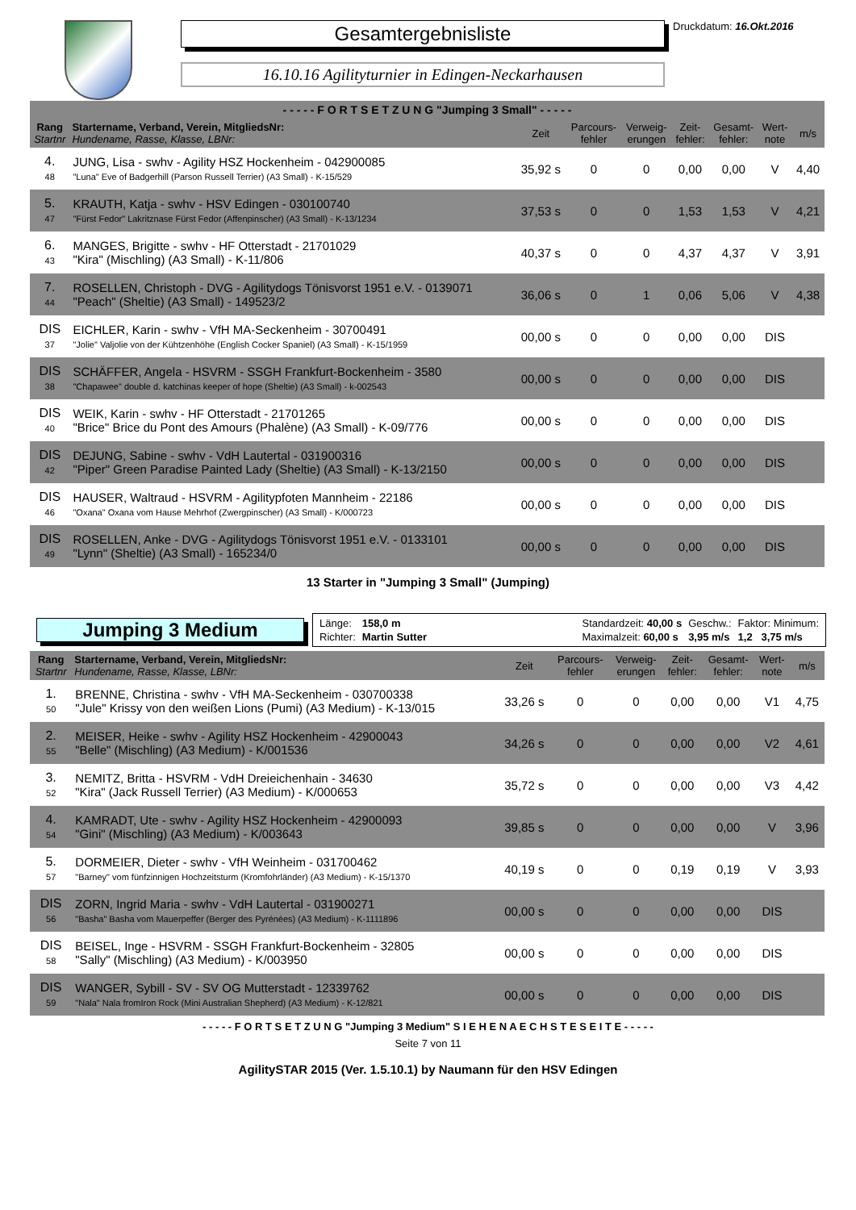Gesamtergebnisliste
16.10.16 Agilityturnier in Edingen-Neckarhausen
Druckdatum: 16.Okt.2016
| - - - - - F O R T S E T Z U N G "Jumping 3 Small" - - - - - | | | | | | | | |
| --- | --- | --- | --- | --- | --- | --- | --- | --- |
| Rang Startnr | Startername, Verband, Verein, MitgliedsNr: Hundename, Rasse, Klasse, LBNr: | Zeit | Parcours- fehler | Verweig- erungen | Zeit- fehler: | Gesamt- fehler: | Wert- note | m/s |
| 4. 48 | JUNG, Lisa - swhv - Agility HSZ Hockenheim - 042900085 "Luna" Eve of Badgerhill (Parson Russell Terrier) (A3 Small) - K-15/529 | 35,92 s | 0 | 0 | 0,00 | 0,00 | V | 4,40 |
| 5. 47 | KRAUTH, Katja - swhv - HSV Edingen - 030100740 "Fürst Fedor" Lakritznase Fürst Fedor (Affenpinscher) (A3 Small) - K-13/1234 | 37,53 s | 0 | 0 | 1,53 | 1,53 | V | 4,21 |
| 6. 43 | MANGES, Brigitte - swhv - HF Otterstadt - 21701029 "Kira" (Mischling) (A3 Small) - K-11/806 | 40,37 s | 0 | 0 | 4,37 | 4,37 | V | 3,91 |
| 7. 44 | ROSELLEN, Christoph - DVG - Agilitydogs Tönisvorst 1951 e.V. - 0139071 "Peach" (Sheltie) (A3 Small) - 149523/2 | 36,06 s | 0 | 1 | 0,06 | 5,06 | V | 4,38 |
| DIS 37 | EICHLER, Karin - swhv - VfH MA-Seckenheim - 30700491 "Jolie" Valjolie von der Kühtzenhöhe (English Cocker Spaniel) (A3 Small) - K-15/1959 | 00,00 s | 0 | 0 | 0,00 | 0,00 | DIS | |
| DIS 38 | SCHÄFFER, Angela - HSVRM - SSGH Frankfurt-Bockenheim - 3580 "Chapawee" double d. katchinas keeper of hope (Sheltie) (A3 Small) - k-002543 | 00,00 s | 0 | 0 | 0,00 | 0,00 | DIS | |
| DIS 40 | WEIK, Karin - swhv - HF Otterstadt - 21701265 "Brice" Brice du Pont des Amours (Phalène) (A3 Small) - K-09/776 | 00,00 s | 0 | 0 | 0,00 | 0,00 | DIS | |
| DIS 42 | DEJUNG, Sabine - swhv - VdH Lautertal - 031900316 "Piper" Green Paradise Painted Lady (Sheltie) (A3 Small) - K-13/2150 | 00,00 s | 0 | 0 | 0,00 | 0,00 | DIS | |
| DIS 46 | HAUSER, Waltraud - HSVRM - Agilitypfoten Mannheim - 22186 "Oxana" Oxana vom Hause Mehrhof (Zwergpinscher) (A3 Small) - K/000723 | 00,00 s | 0 | 0 | 0,00 | 0,00 | DIS | |
| DIS 49 | ROSELLEN, Anke - DVG - Agilitydogs Tönisvorst 1951 e.V. - 0133101 "Lynn" (Sheltie) (A3 Small) - 165234/0 | 00,00 s | 0 | 0 | 0,00 | 0,00 | DIS | |
13 Starter in "Jumping 3 Small" (Jumping)
Jumping 3 Medium
Länge: 158,0 m Standardzeit: 40,00 s Geschw.: Faktor: Minimum: Richter: Martin Sutter Maximalzeit: 60,00 s 3,95 m/s 1,2 3,75 m/s
| Rang Startnr | Startername, Verband, Verein, MitgliedsNr: Hundename, Rasse, Klasse, LBNr: | Zeit | Parcours- fehler | Verweig- erungen | Zeit- fehler: | Gesamt- fehler: | Wert- note | m/s |
| --- | --- | --- | --- | --- | --- | --- | --- | --- |
| 1. 50 | BRENNE, Christina - swhv - VfH MA-Seckenheim - 030700338 "Jule" Krissy von den weißen Lions (Pumi) (A3 Medium) - K-13/015 | 33,26 s | 0 | 0 | 0,00 | 0,00 | V1 | 4,75 |
| 2. 55 | MEISER, Heike - swhv - Agility HSZ Hockenheim - 42900043 "Belle" (Mischling) (A3 Medium) - K/001536 | 34,26 s | 0 | 0 | 0,00 | 0,00 | V2 | 4,61 |
| 3. 52 | NEMITZ, Britta - HSVRM - VdH Dreieichenhain - 34630 "Kira" (Jack Russell Terrier) (A3 Medium) - K/000653 | 35,72 s | 0 | 0 | 0,00 | 0,00 | V3 | 4,42 |
| 4. 54 | KAMRADT, Ute - swhv - Agility HSZ Hockenheim - 42900093 "Gini" (Mischling) (A3 Medium) - K/003643 | 39,85 s | 0 | 0 | 0,00 | 0,00 | V | 3,96 |
| 5. 57 | DORMEIER, Dieter - swhv - VfH Weinheim - 031700462 "Barney" vom fünfzinnigen Hochzeitsturm (Kromfohrländer) (A3 Medium) - K-15/1370 | 40,19 s | 0 | 0 | 0,19 | 0,19 | V | 3,93 |
| DIS 56 | ZORN, Ingrid Maria - swhv - VdH Lautertal - 031900271 "Basha" Basha vom Mauerpeffer (Berger des Pyrénées) (A3 Medium) - K-1111896 | 00,00 s | 0 | 0 | 0,00 | 0,00 | DIS | |
| DIS 58 | BEISEL, Inge - HSVRM - SSGH Frankfurt-Bockenheim - 32805 "Sally" (Mischling) (A3 Medium) - K/003950 | 00,00 s | 0 | 0 | 0,00 | 0,00 | DIS | |
| DIS 59 | WANGER, Sybill - SV - SV OG Mutterstadt - 12339762 "Nala" Nala fromIron Rock (Mini Australian Shepherd) (A3 Medium) - K-12/821 | 00,00 s | 0 | 0 | 0,00 | 0,00 | DIS | |
- - - - - F O R T S E T Z U N G "Jumping 3 Medium" S I E H E N A E C H S T E S E I T E - - - - -
Seite 7 von 11
AgilitySTAR 2015 (Ver. 1.5.10.1) by Naumann für den HSV Edingen